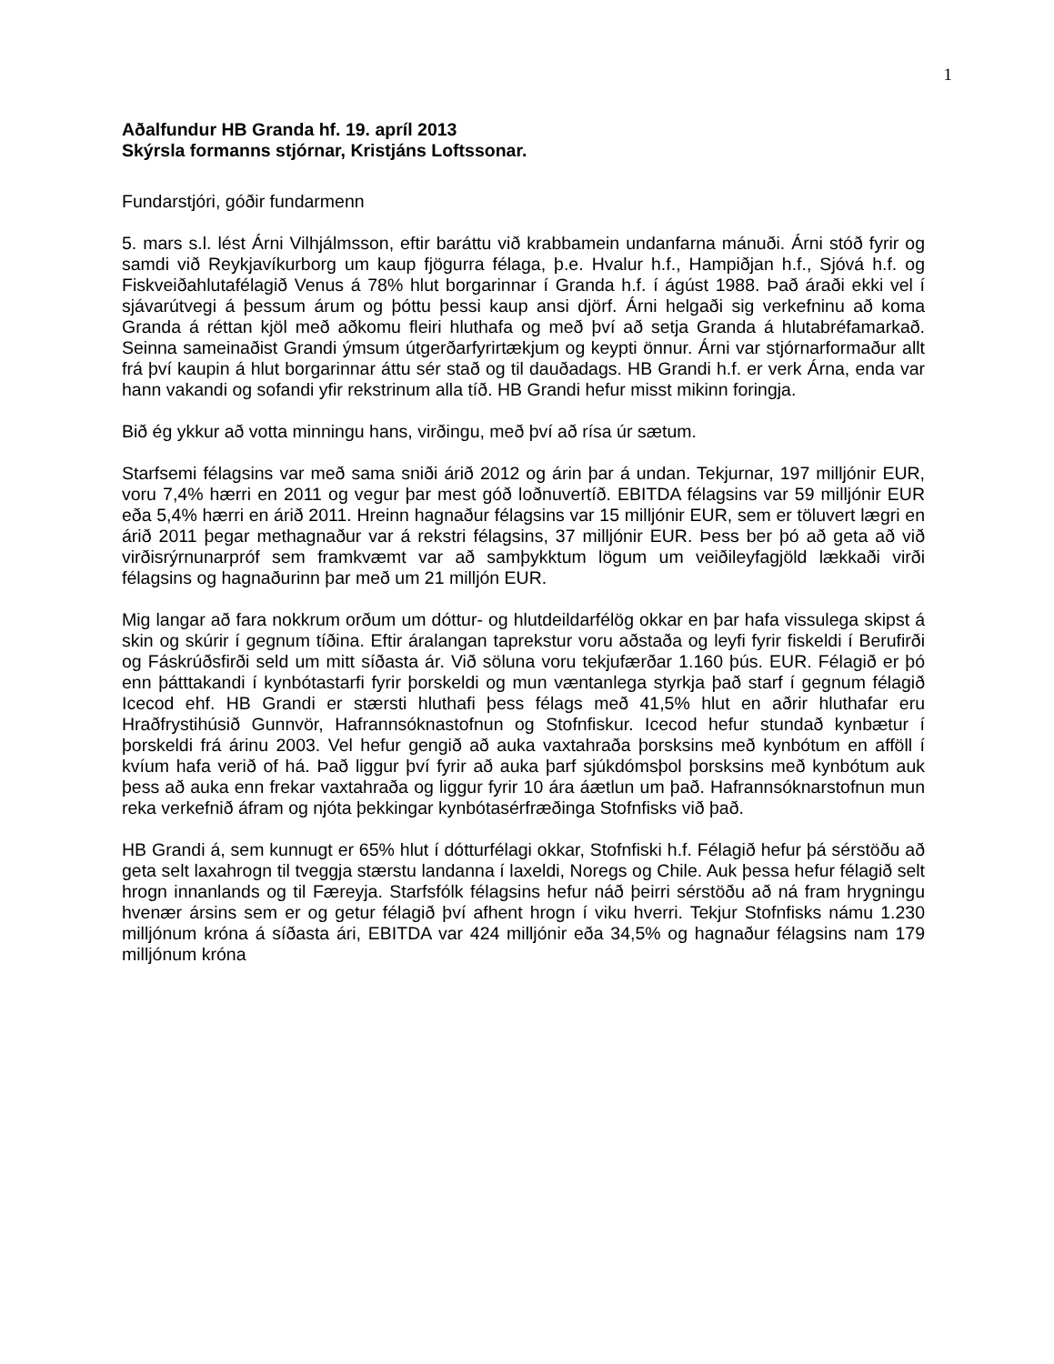1
Aðalfundur HB Granda hf. 19. apríl 2013
Skýrsla formanns stjórnar, Kristjáns Loftssonar.
Fundarstjóri, góðir fundarmenn
5. mars s.l. lést Árni Vilhjálmsson, eftir baráttu við krabbamein undanfarna mánuði. Árni stóð fyrir og samdi við Reykjavíkurborg um kaup fjögurra félaga, þ.e. Hvalur h.f., Hampiðjan h.f., Sjóvá h.f. og Fiskveiðahlutafélagið Venus á 78% hlut borgarinnar í Granda h.f. í ágúst 1988. Það áraði ekki vel í sjávarútvegi á þessum árum og þóttu þessi kaup ansi djörf. Árni helgaði sig verkefninu að koma Granda á réttan kjöl með aðkomu fleiri hluthafa og með því að setja Granda á hlutabréfamarkað. Seinna sameinaðist Grandi ýmsum útgerðarfyrirtækjum og keypti önnur. Árni var stjórnarformaður allt frá því kaupin á hlut borgarinnar áttu sér stað og til dauðadags. HB Grandi h.f. er verk Árna, enda var hann vakandi og sofandi yfir rekstrinum alla tíð. HB Grandi hefur misst mikinn foringja.
Bið ég ykkur að votta minningu hans, virðingu, með því að rísa úr sætum.
Starfsemi félagsins var með sama sniði árið 2012 og árin þar á undan. Tekjurnar, 197 milljónir EUR, voru 7,4% hærri en 2011 og vegur þar mest góð loðnuvertíð. EBITDA félagsins var 59 milljónir EUR eða 5,4% hærri en árið 2011. Hreinn hagnaður félagsins var 15 milljónir EUR, sem er töluvert lægri en árið 2011 þegar methagnaður var á rekstri félagsins, 37 milljónir EUR. Þess ber þó að geta að við virðisrýrnunarpróf sem framkvæmt var að samþykktum lögum um veiðileyfagjöld lækkaði virði félagsins og hagnaðurinn þar með um 21 milljón EUR.
Mig langar að fara nokkrum orðum um dóttur- og hlutdeildarfélög okkar en þar hafa vissulega skipst á skin og skúrir í gegnum tíðina. Eftir áralangan taprekstur voru aðstaða og leyfi fyrir fiskeldi í Berufirði og Fáskrúðsfirði seld um mitt síðasta ár. Við söluna voru tekjufærðar 1.160 þús. EUR. Félagið er þó enn þátttakandi í kynbótastarfi fyrir þorskeldi og mun væntanlega styrkja það starf í gegnum félagið Icecod ehf. HB Grandi er stærsti hluthafi þess félags með 41,5% hlut en aðrir hluthafar eru Hraðfrystihúsið Gunnvör, Hafrannsóknastofnun og Stofnfiskur. Icecod hefur stundað kynbætur í þorskeldi frá árinu 2003. Vel hefur gengið að auka vaxtahraða þorsksins með kynbótum en afföll í kvíum hafa verið of há. Það liggur því fyrir að auka þarf sjúkdómsþol þorsksins með kynbótum auk þess að auka enn frekar vaxtahraða og liggur fyrir 10 ára áætlun um það. Hafrannsóknarstofnun mun reka verkefnið áfram og njóta þekkingar kynbótasérfræðinga Stofnfisks við það.
HB Grandi á, sem kunnugt er 65% hlut í dótturfélagi okkar, Stofnfiski h.f. Félagið hefur þá sérstöðu að geta selt laxahrogn til tveggja stærstu landanna í laxeldi, Noregs og Chile. Auk þessa hefur félagið selt hrogn innanlands og til Færeyja. Starfsfólk félagsins hefur náð þeirri sérstöðu að ná fram hrygningu hvenær ársins sem er og getur félagið því afhent hrogn í viku hverri. Tekjur Stofnfisks námu 1.230 milljónum króna á síðasta ári, EBITDA var 424 milljónir eða 34,5% og hagnaður félagsins nam 179 milljónum króna